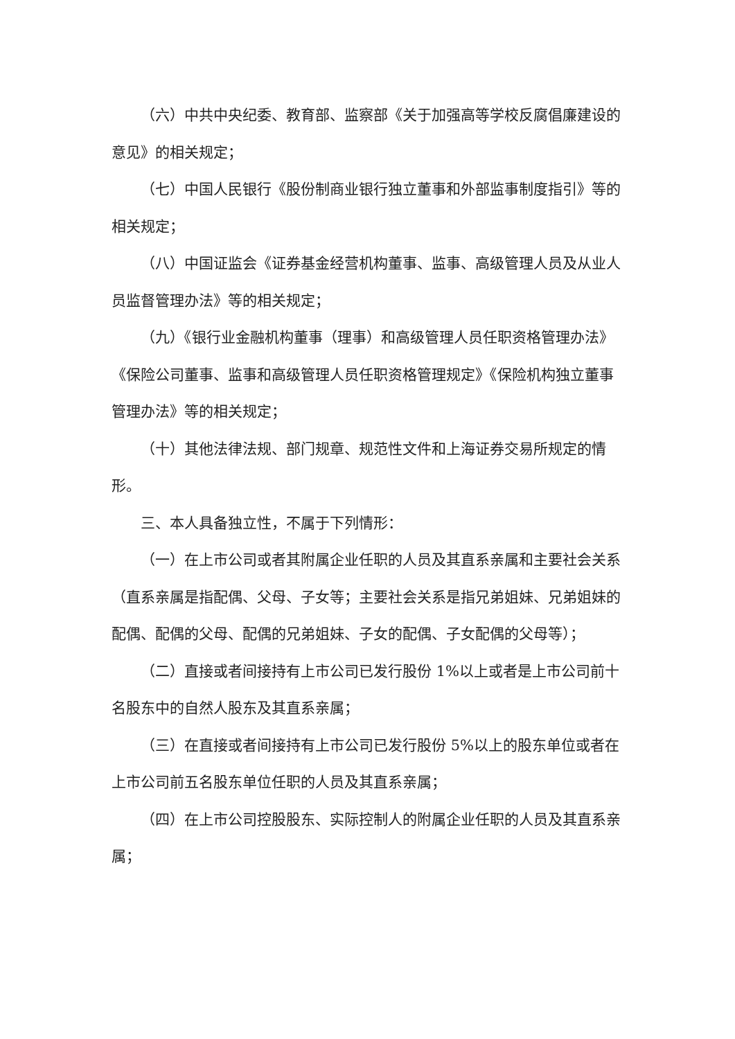（六）中共中央纪委、教育部、监察部《关于加强高等学校反腐倡廉建设的意见》的相关规定；
（七）中国人民银行《股份制商业银行独立董事和外部监事制度指引》等的相关规定；
（八）中国证监会《证券基金经营机构董事、监事、高级管理人员及从业人员监督管理办法》等的相关规定；
（九）《银行业金融机构董事（理事）和高级管理人员任职资格管理办法》《保险公司董事、监事和高级管理人员任职资格管理规定》《保险机构独立董事管理办法》等的相关规定；
（十）其他法律法规、部门规章、规范性文件和上海证券交易所规定的情形。
三、本人具备独立性，不属于下列情形：
（一）在上市公司或者其附属企业任职的人员及其直系亲属和主要社会关系（直系亲属是指配偶、父母、子女等；主要社会关系是指兄弟姐妹、兄弟姐妹的配偶、配偶的父母、配偶的兄弟姐妹、子女的配偶、子女配偶的父母等）；
（二）直接或者间接持有上市公司已发行股份 1%以上或者是上市公司前十名股东中的自然人股东及其直系亲属；
（三）在直接或者间接持有上市公司已发行股份 5%以上的股东单位或者在上市公司前五名股东单位任职的人员及其直系亲属；
（四）在上市公司控股股东、实际控制人的附属企业任职的人员及其直系亲属；